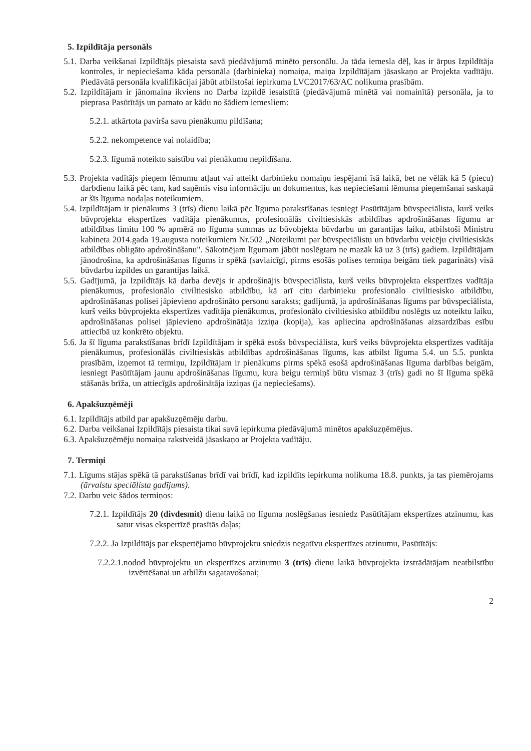5. Izpildītāja personāls
5.1. Darba veikšanai Izpildītājs piesaista savā piedāvājumā minēto personālu. Ja tāda iemesla dēļ, kas ir ārpus Izpildītāja kontroles, ir nepieciešama kāda personāla (darbinieka) nomaiņa, maiņa Izpildītājam jāsaskaņo ar Projekta vadītāju. Piedāvātā personāla kvalifikācijai jābūt atbilstošai iepirkuma LVC2017/63/AC nolikuma prasībām.
5.2. Izpildītājam ir jānomaina ikviens no Darba izpildē iesaistītā (piedāvājumā minētā vai nomainītā) personāla, ja to pieprasa Pasūtītājs un pamato ar kādu no šādiem iemesliem:
5.2.1. atkārtota paviršа savu pienākumu pildīšana;
5.2.2. nekompetence vai nolaidība;
5.2.3. līgumā noteikto saistību vai pienākumu nepildīšana.
5.3. Projekta vadītājs pieņem lēmumu atļaut vai atteikt darbinieku nomaiņu iespējami īsā laikā, bet ne vēlāk kā 5 (piecu) darbdienu laikā pēc tam, kad saņēmis visu informāciju un dokumentus, kas nepieciešami lēmuma pieņemšanai saskaņā ar šīs līguma nodaļas noteikumiem.
5.4. Izpildītājam ir pienākums 3 (trīs) dienu laikā pēc līguma parakstīšanas iesniegt Pasūtītājam būvspeciālista, kurš veiks būvprojekta ekspertīzes vadītāja pienākumus, profesionālās civiltiesiskās atbildības apdrošināšanas līgumu ar atbildības limitu 100 % apmērā no līguma summas uz būvobjekta būvdarbu un garantijas laiku, atbilstoši Ministru kabineta 2014.gada 19.augusta noteikumiem Nr.502 „Noteikumi par būvspeciālistu un būvdarbu veicēju civiltiesiskās atbildības obligāto apdrošināšanu". Sākotnējam līgumam jābūt noslēgtam ne mazāk kā uz 3 (trīs) gadiem. Izpildītājam jānodrošina, ka apdrošināšanas līgums ir spēkā (savlaicīgi, pirms esošās polises termiņa beigām tiek pagarināts) visā būvdarbu izpildes un garantijas laikā.
5.5. Gadījumā, ja Izpildītājs kā darba devējs ir apdrošinājis būvspeciālista, kurš veiks būvprojekta ekspertīzes vadītāja pienākumus, profesionālo civiltiesisko atbildību, kā arī citu darbinieku profesionālo civiltiesisko atbildību, apdrošināšanas polisei jāpievieno apdrošināto personu saraksts; gadījumā, ja apdrošināšanas līgums par būvspeciālista, kurš veiks būvprojekta ekspertīzes vadītāja pienākumus, profesionālo civiltiesisko atbildību noslēgts uz noteiktu laiku, apdrošināšanas polisei jāpievieno apdrošinātāja izziņa (kopija), kas apliecina apdrošināšanas aizsardzības esību attiecībā uz konkrēto objektu.
5.6. Ja šī līguma parakstīšanas brīdī Izpildītājam ir spēkā esošs būvspeciālista, kurš veiks būvprojekta ekspertīzes vadītāja pienākumus, profesionālās civiltiesiskās atbildības apdrošināšanas līgums, kas atbilst līguma 5.4. un 5.5. punkta prasībām, izņemot tā termiņu, Izpildītājam ir pienākums pirms spēkā esošā apdrošināšanas līguma darbības beigām, iesniegt Pasūtītājam jaunu apdrošināšanas līgumu, kura beigu termiņš būtu vismaz 3 (trīs) gadi no šī līguma spēkā stāšanās brīža, un attiecīgās apdrošinātāja izziņas (ja nepieciešams).
6. Apakšuzņēmēji
6.1. Izpildītājs atbild par apakšuzņēmēju darbu.
6.2. Darba veikšanai Izpildītājs piesaista tikai savā iepirkuma piedāvājumā minētos apakšuzņēmējus.
6.3. Apakšuzņēmēju nomaiņa rakstveidā jāsaskaņo ar Projekta vadītāju.
7. Termiņi
7.1. Līgums stājas spēkā tā parakstīšanas brīdī vai brīdī, kad izpildīts iepirkuma nolikuma 18.8. punkts, ja tas piemērojams (ārvalstu speciālista gadījums).
7.2. Darbu veic šādos termiņos:
7.2.1. Izpildītājs 20 (divdesmit) dienu laikā no līguma noslēgšanas iesniedz Pasūtītājam ekspertīzes atzinumu, kas satur visas ekspertīzē prasītās daļas;
7.2.2. Ja Izpildītājs par ekspertējamo būvprojektu sniedzis negatīvu ekspertīzes atzinumu, Pasūtītājs:
7.2.2.1.nodod būvprojektu un ekspertīzes atzinumu 3 (trīs) dienu laikā būvprojekta izstrādātājam neatbilstību izvērtēšanai un atbilžu sagatavošanai;
2